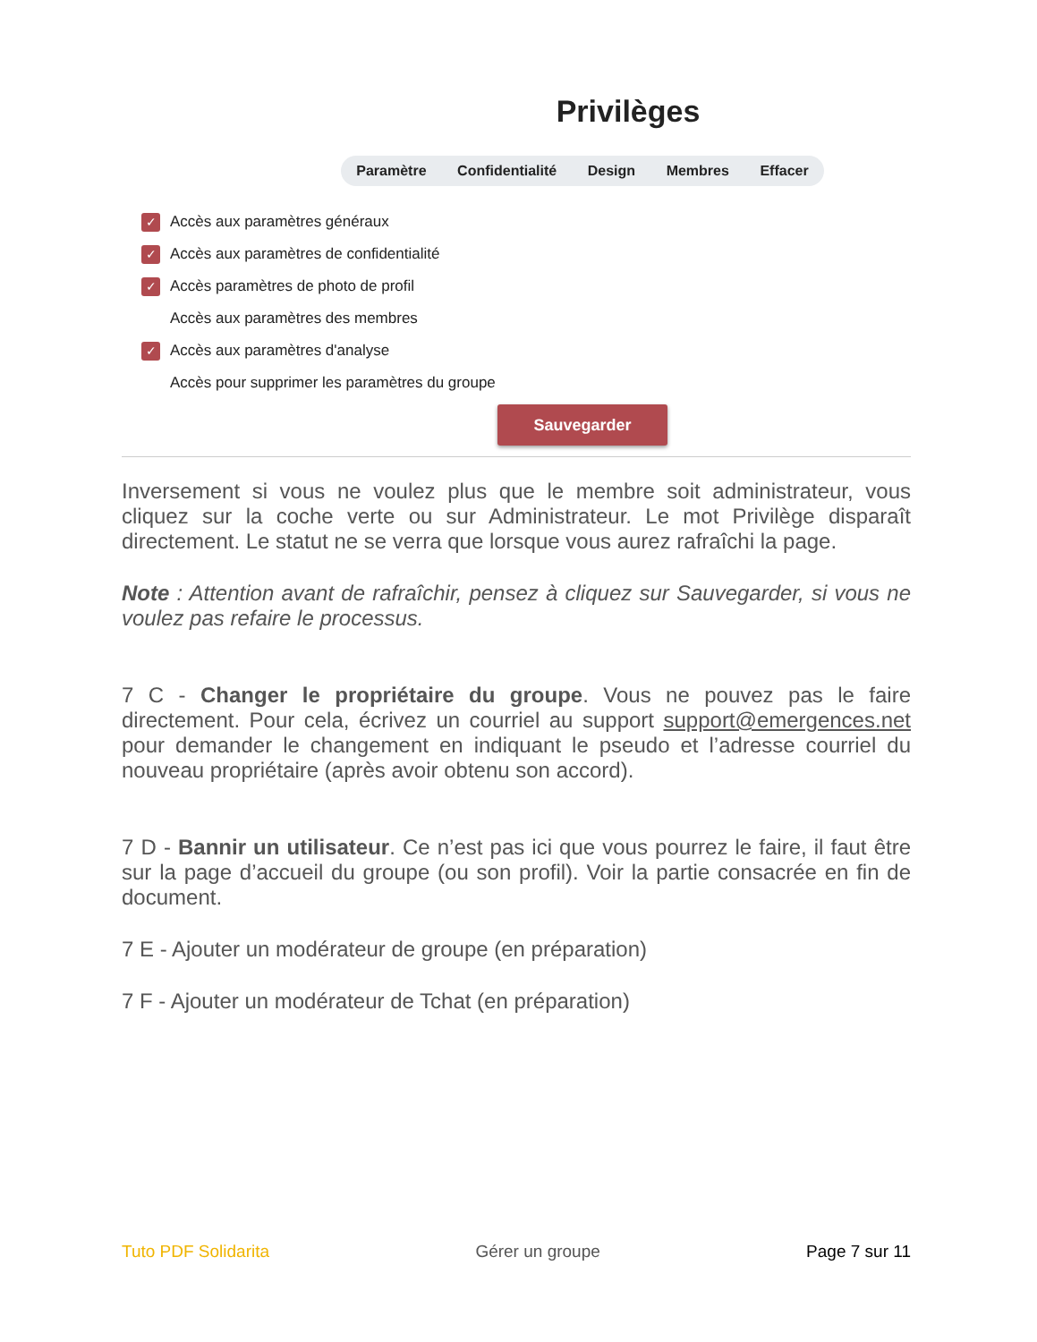Privilèges
Paramètre Confidentialité Design Membres Effacer
✓ Accès aux paramètres généraux
✓ Accès aux paramètres de confidentialité
✓ Accès paramètres de photo de profil
Accès aux paramètres des membres
✓ Accès aux paramètres d'analyse
Accès pour supprimer les paramètres du groupe
Sauvegarder
Inversement si vous ne voulez plus que le membre soit administrateur, vous cliquez sur la coche verte ou sur Administrateur. Le mot Privilège disparaît directement. Le statut ne se verra que lorsque vous aurez rafraîchi la page.
Note : Attention avant de rafraîchir, pensez à cliquez sur Sauvegarder, si vous ne voulez pas refaire le processus.
7 C - Changer le propriétaire du groupe. Vous ne pouvez pas le faire directement. Pour cela, écrivez un courriel au support support@emergences.net pour demander le changement en indiquant le pseudo et l’adresse courriel du nouveau propriétaire (après avoir obtenu son accord).
7 D - Bannir un utilisateur. Ce n’est pas ici que vous pourrez le faire, il faut être sur la page d’accueil du groupe (ou son profil). Voir la partie consacrée en fin de document.
7 E - Ajouter un modérateur de groupe (en préparation)
7 F - Ajouter un modérateur de Tchat (en préparation)
Tuto PDF Solidarita Gérer un groupe Page 7 sur 11